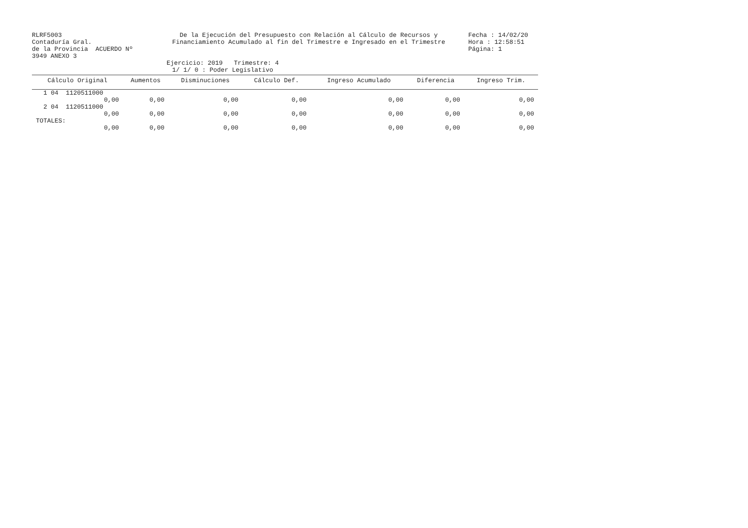RLRF5003
Contaduría Gral.
de la Provincia ACUERDO Nº 3949 ANEXO 3
De la Ejecución del Presupuesto con Relación al Cálculo de Recursos y
Financiamiento Acumulado al fin del Trimestre e Ingresado en el Trimestre
Fecha : 14/02/20
Hora : 12:58:51
Página: 1
Ejercicio: 2019 Trimestre: 4
1/ 1/ 0 : Poder Legislativo
| Cálculo Original | Aumentos | Disminuciones | Cálculo Def. | Ingreso Acumulado | Diferencia | Ingreso Trim. |
| --- | --- | --- | --- | --- | --- | --- |
| 1 04 1120511000 | | | | | | |
| 0,00 | 0,00 | 0,00 | 0,00 | 0,00 | 0,00 | 0,00 |
| 2 04 1120511000 | | | | | | |
| 0,00 | 0,00 | 0,00 | 0,00 | 0,00 | 0,00 | 0,00 |
| TOTALES: | | | | | | |
| 0,00 | 0,00 | 0,00 | 0,00 | 0,00 | 0,00 | 0,00 |